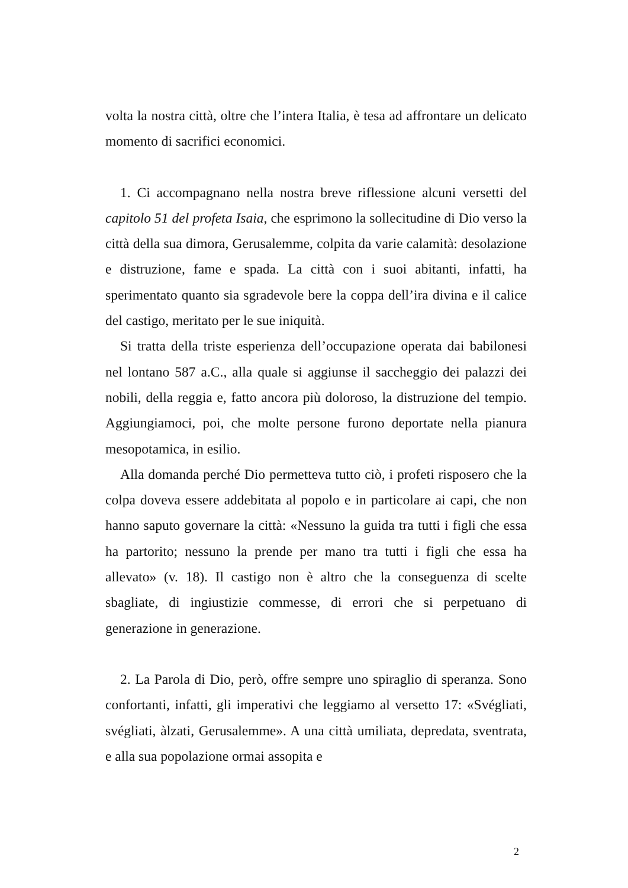volta la nostra città, oltre che l’intera Italia, è tesa ad affrontare un delicato momento di sacrifici economici.
1. Ci accompagnano nella nostra breve riflessione alcuni versetti del capitolo 51 del profeta Isaia, che esprimono la sollecitudine di Dio verso la città della sua dimora, Gerusalemme, colpita da varie calamità: desolazione e distruzione, fame e spada. La città con i suoi abitanti, infatti, ha sperimentato quanto sia sgradevole bere la coppa dell’ira divina e il calice del castigo, meritato per le sue iniquità.
Si tratta della triste esperienza dell’occupazione operata dai babilonesi nel lontano 587 a.C., alla quale si aggiunse il saccheggio dei palazzi dei nobili, della reggia e, fatto ancora più doloroso, la distruzione del tempio. Aggiungiamoci, poi, che molte persone furono deportate nella pianura mesopotamica, in esilio.
Alla domanda perché Dio permetteva tutto ciò, i profeti risposero che la colpa doveva essere addebitata al popolo e in particolare ai capi, che non hanno saputo governare la città: «Nessuno la guida tra tutti i figli che essa ha partorito; nessuno la prende per mano tra tutti i figli che essa ha allevato» (v. 18). Il castigo non è altro che la conseguenza di scelte sbagliate, di ingiustizie commesse, di errori che si perpetuano di generazione in generazione.
2. La Parola di Dio, però, offre sempre uno spiraglio di speranza. Sono confortanti, infatti, gli imperativi che leggiamo al versetto 17: «Svégliati, svégliati, àlzati, Gerusalemme». A una città umiliata, depredata, sventrata, e alla sua popolazione ormai assopita e
2